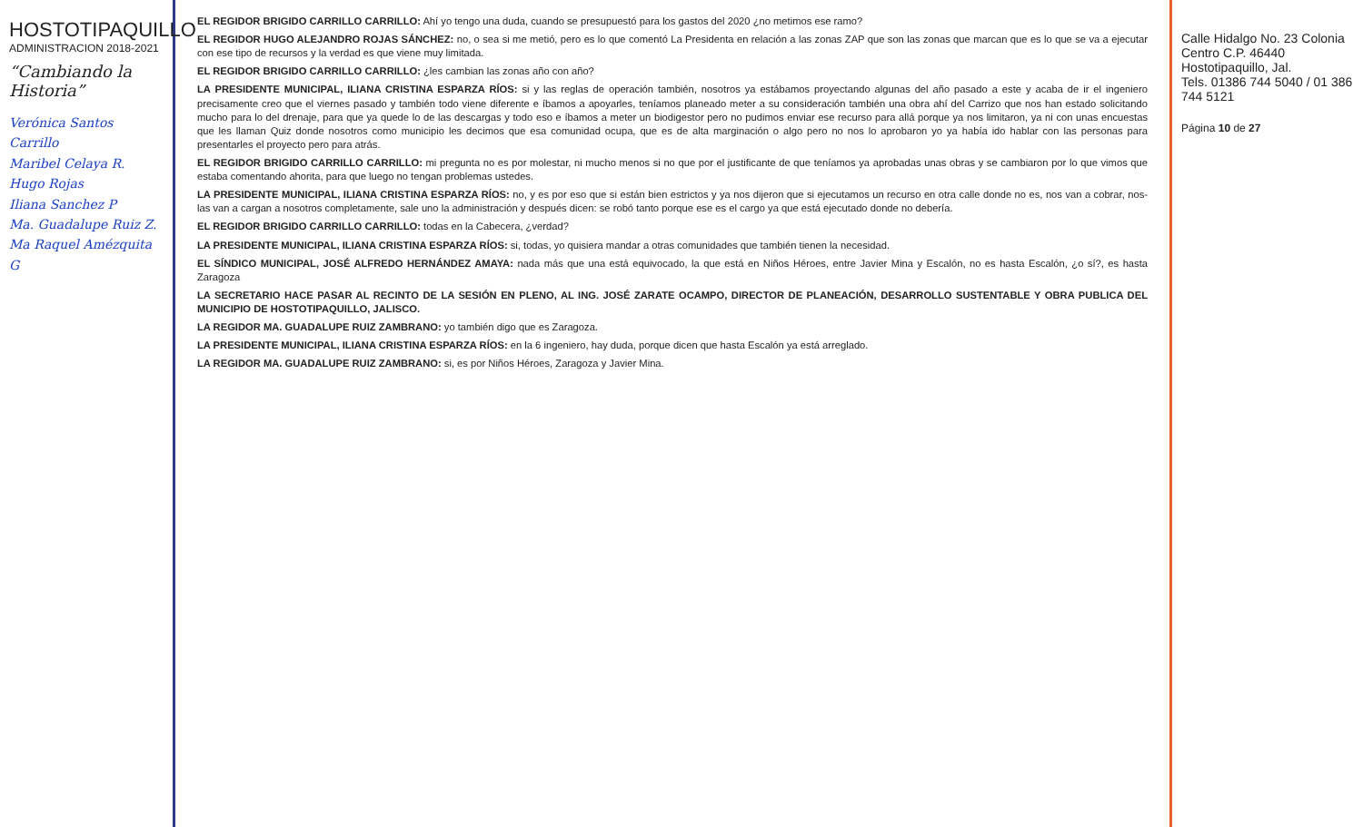HOSTOTIPAQUILLO
ADMINISTRACION 2018-2021
“Cambiando la Historia”
Verónica Santos Carrillo
Maribel Celaya R.
Hugo Rojas
Iliana Sanchez P
Ma. Guadalupe Ruiz Z.
Ma Raquel Amézquita G
EL REGIDOR BRIGIDO CARRILLO CARRILLO: Ahí yo tengo una duda, cuando se presupuestó para los gastos del 2020 ¿no metimos ese ramo?
EL REGIDOR HUGO ALEJANDRO ROJAS SÁNCHEZ: no, o sea si me metió, pero es lo que comentó La Presidenta en relación a las zonas ZAP que son las zonas que marcan que es lo que se va a ejecutar con ese tipo de recursos y la verdad es que viene muy limitada.
EL REGIDOR BRIGIDO CARRILLO CARRILLO: ¿les cambian las zonas año con año?
LA PRESIDENTE MUNICIPAL, ILIANA CRISTINA ESPARZA RÍOS: si y las reglas de operación también, nosotros ya estábamos proyectando algunas del año pasado a este y acaba de ir el ingeniero precisamente creo que el viernes pasado y también todo viene diferente e íbamos a apoyarles, teníamos planeado meter a su consideración también una obra ahí del Carrizo que nos han estado solicitando mucho para lo del drenaje, para que ya quede lo de las descargas y todo eso e íbamos a meter un biodigestor pero no pudimos enviar ese recurso para allá porque ya nos limitaron, ya ni con unas encuestas que les llaman Quiz donde nosotros como municipio les decimos que esa comunidad ocupa, que es de alta marginación o algo pero no nos lo aprobaron yo ya había ido hablar con las personas para presentarles el proyecto pero para atrás.
EL REGIDOR BRIGIDO CARRILLO CARRILLO: mi pregunta no es por molestar, ni mucho menos si no que por el justificante de que teníamos ya aprobadas unas obras y se cambiaron por lo que vimos que estaba comentando ahorita, para que luego no tengan problemas ustedes.
LA PRESIDENTE MUNICIPAL, ILIANA CRISTINA ESPARZA RÍOS: no, y es por eso que si están bien estrictos y ya nos dijeron que si ejecutamos un recurso en otra calle donde no es, nos van a cobrar, nos-las van a cargan a nosotros completamente, sale uno la administración y después dicen: se robó tanto porque ese es el cargo ya que está ejecutado donde no debería.
EL REGIDOR BRIGIDO CARRILLO CARRILLO: todas en la Cabecera, ¿verdad?
LA PRESIDENTE MUNICIPAL, ILIANA CRISTINA ESPARZA RÍOS: si, todas, yo quisiera mandar a otras comunidades que también tienen la necesidad.
EL SÍNDICO MUNICIPAL, JOSÉ ALFREDO HERNÁNDEZ AMAYA: nada más que una está equivocado, la que está en Niños Héroes, entre Javier Mina y Escalón, no es hasta Escalón, ¿o sí?, es hasta Zaragoza
LA SECRETARIO HACE PASAR AL RECINTO DE LA SESIÓN EN PLENO, AL ING. JOSÉ ZARATE OCAMPO, DIRECTOR DE PLANEACIÓN, DESARROLLO SUSTENTABLE Y OBRA PUBLICA DEL MUNICIPIO DE HOSTOTIPAQUILLO, JALISCO.
LA REGIDOR MA. GUADALUPE RUIZ ZAMBRANO: yo también digo que es Zaragoza.
LA PRESIDENTE MUNICIPAL, ILIANA CRISTINA ESPARZA RÍOS: en la 6 ingeniero, hay duda, porque dicen que hasta Escalón ya está arreglado.
LA REGIDOR MA. GUADALUPE RUIZ ZAMBRANO: si, es por Niños Héroes, Zaragoza y Javier Mina.
Calle Hidalgo No. 23 Colonia Centro C.P. 46440
Hostotipaquillo, Jal.
Tels. 01386 744 5040 / 01 386 744 5121
Página 10 de 27